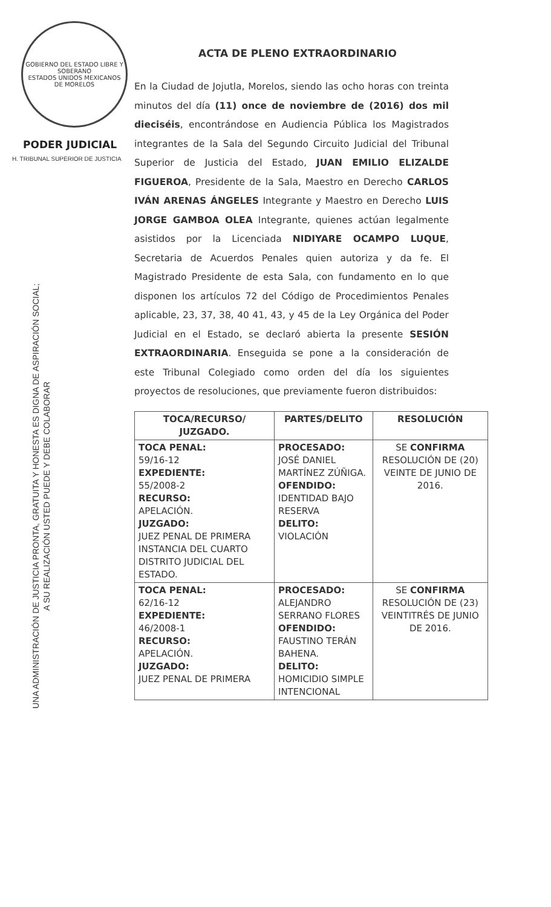GOBIERNO DEL ESTADO LIBRE Y SOBERANO
ESTADOS UNIDOS MEXICANOS
DE MORELOS
PODER JUDICIAL
H. TRIBUNAL SUPERIOR DE JUSTICIA
UNA ADMINISTRACIÓN DE JUSTICIA PRONTA, GRATUITA Y HONESTA ES DIGNA DE ASPIRACIÓN SOCIAL;
A SU REALIZACIÓN USTED PUEDE Y DEBE COLABORAR
ACTA DE PLENO EXTRAORDINARIO
En la Ciudad de Jojutla, Morelos, siendo las ocho horas con treinta minutos del día (11) once de noviembre de (2016) dos mil dieciséis, encontrándose en Audiencia Pública los Magistrados integrantes de la Sala del Segundo Circuito Judicial del Tribunal Superior de Justicia del Estado, JUAN EMILIO ELIZALDE FIGUEROA, Presidente de la Sala, Maestro en Derecho CARLOS IVÁN ARENAS ÁNGELES Integrante y Maestro en Derecho LUIS JORGE GAMBOA OLEA Integrante, quienes actúan legalmente asistidos por la Licenciada NIDIYARE OCAMPO LUQUE, Secretaria de Acuerdos Penales quien autoriza y da fe. El Magistrado Presidente de esta Sala, con fundamento en lo que disponen los artículos 72 del Código de Procedimientos Penales aplicable, 23, 37, 38, 40 41, 43, y 45 de la Ley Orgánica del Poder Judicial en el Estado, se declaró abierta la presente SESIÓN EXTRAORDINARIA. Enseguida se pone a la consideración de este Tribunal Colegiado como orden del día los siguientes proyectos de resoluciones, que previamente fueron distribuidos:
| TOCA/RECURSO/ JUZGADO. | PARTES/DELITO | RESOLUCIÓN |
| --- | --- | --- |
| TOCA PENAL: 59/16-12 EXPEDIENTE: 55/2008-2 RECURSO: APELACIÓN. JUZGADO: JUEZ PENAL DE PRIMERA INSTANCIA DEL CUARTO DISTRITO JUDICIAL DEL ESTADO. | PROCESADO: JOSÉ DANIEL MARTÍNEZ ZÚÑIGA. OFENDIDO: IDENTIDAD BAJO RESERVA DELITO: VIOLACIÓN | SE CONFIRMA RESOLUCIÓN DE (20) VEINTE DE JUNIO DE 2016. |
| TOCA PENAL: 62/16-12 EXPEDIENTE: 46/2008-1 RECURSO: APELACIÓN. JUZGADO: JUEZ PENAL DE PRIMERA | PROCESADO: ALEJANDRO SERRANO FLORES OFENDIDO: FAUSTINO TERÁN BAHENA. DELITO: HOMICIDIO SIMPLE INTENCIONAL | SE CONFIRMA RESOLUCIÓN DE (23) VEINTITRÉS DE JUNIO DE 2016. |